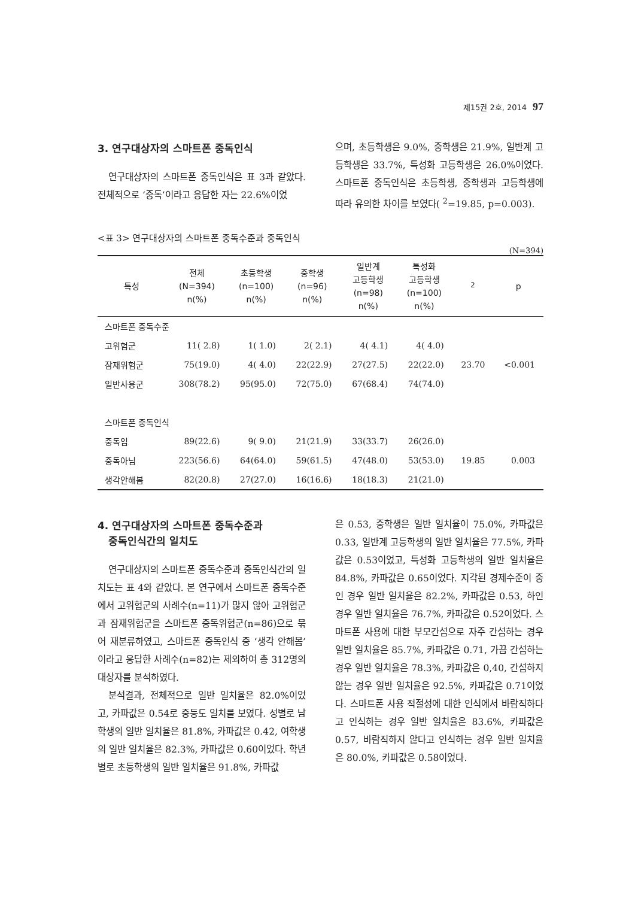제15권 2호, 2014 97
3. 연구대상자의 스마트폰 중독인식
연구대상자의 스마트폰 중독인식은 표 3과 같았다. 전체적으로 ‘중독’이라고 응답한 자는 22.6%이었
으며, 초등학생은 9.0%, 중학생은 21.9%, 일반계 고등학생은 33.7%, 특성화 고등학생은 26.0%이었다. 스마트폰 중독인식은 초등학생, 중학생과 고등학생에 따라 유의한 차이를 보였다( <sup>2</sup>=19.85, p=0.003).
<표 3> 연구대상자의 스마트폰 중독수준과 중독인식
(N=394)
| 특성 | 전체 (N=394) n(%) | 초등학생 (n=100) n(%) | 중학생 (n=96) n(%) | 일반계 고등학생 (n=98) n(%) | 특성화 고등학생 (n=100) n(%) | <sup>2</sup> | p |
| --- | --- | --- | --- | --- | --- | --- | --- |
| 스마트폰 중독수준 | | | | | | | |
| 고위험군 | 11( 2.8) | 1( 1.0) | 2( 2.1) | 4( 4.1) | 4( 4.0) | | |
| 잠재위험군 | 75(19.0) | 4( 4.0) | 22(22.9) | 27(27.5) | 22(22.0) | 23.70 | <0.001 |
| 일반사용군 | 308(78.2) | 95(95.0) | 72(75.0) | 67(68.4) | 74(74.0) | | |
| 스마트폰 중독인식 | | | | | | | |
| 중독임 | 89(22.6) | 9( 9.0) | 21(21.9) | 33(33.7) | 26(26.0) | | |
| 중독아님 | 223(56.6) | 64(64.0) | 59(61.5) | 47(48.0) | 53(53.0) | 19.85 | 0.003 |
| 생각안해봄 | 82(20.8) | 27(27.0) | 16(16.6) | 18(18.3) | 21(21.0) | | |
4. 연구대상자의 스마트폰 중독수준과
중독인식간의 일치도
연구대상자의 스마트폰 중독수준과 중독인식간의 일치도는 표 4와 같았다. 본 연구에서 스마트폰 중독수준에서 고위험군의 사례수(n=11)가 많지 않아 고위험군과 잠재위험군을 스마트폰 중독위험군(n=86)으로 묶어 재분류하였고, 스마트폰 중독인식 중 ‘생각 안해봄’이라고 응답한 사례수(n=82)는 제외하여 총 312명의 대상자를 분석하였다.
분석결과, 전체적으로 일반 일치율은 82.0%이었고, 카파값은 0.54로 중등도 일치를 보였다. 성별로 남학생의 일반 일치율은 81.8%, 카파값은 0.42, 여학생의 일반 일치율은 82.3%, 카파값은 0.60이었다. 학년별로 초등학생의 일반 일치율은 91.8%, 카파값
은 0.53, 중학생은 일반 일치율이 75.0%, 카파값은 0.33, 일반계 고등학생의 일반 일치율은 77.5%, 카파값은 0.53이었고, 특성화 고등학생의 일반 일치율은 84.8%, 카파값은 0.65이었다. 지각된 경제수준이 중인 경우 일반 일치율은 82.2%, 카파값은 0.53, 하인 경우 일반 일치율은 76.7%, 카파값은 0.52이었다. 스마트폰 사용에 대한 부모간섭으로 자주 간섭하는 경우 일반 일치율은 85.7%, 카파값은 0.71, 가끔 간섭하는 경우 일반 일치율은 78.3%, 카파값은 0,40, 간섭하지 않는 경우 일반 일치율은 92.5%, 카파값은 0.71이었다. 스마트폰 사용 적절성에 대한 인식에서 바람직하다고 인식하는 경우 일반 일치율은 83.6%, 카파값은 0.57, 바람직하지 않다고 인식하는 경우 일반 일치율은 80.0%, 카파값은 0.58이었다.